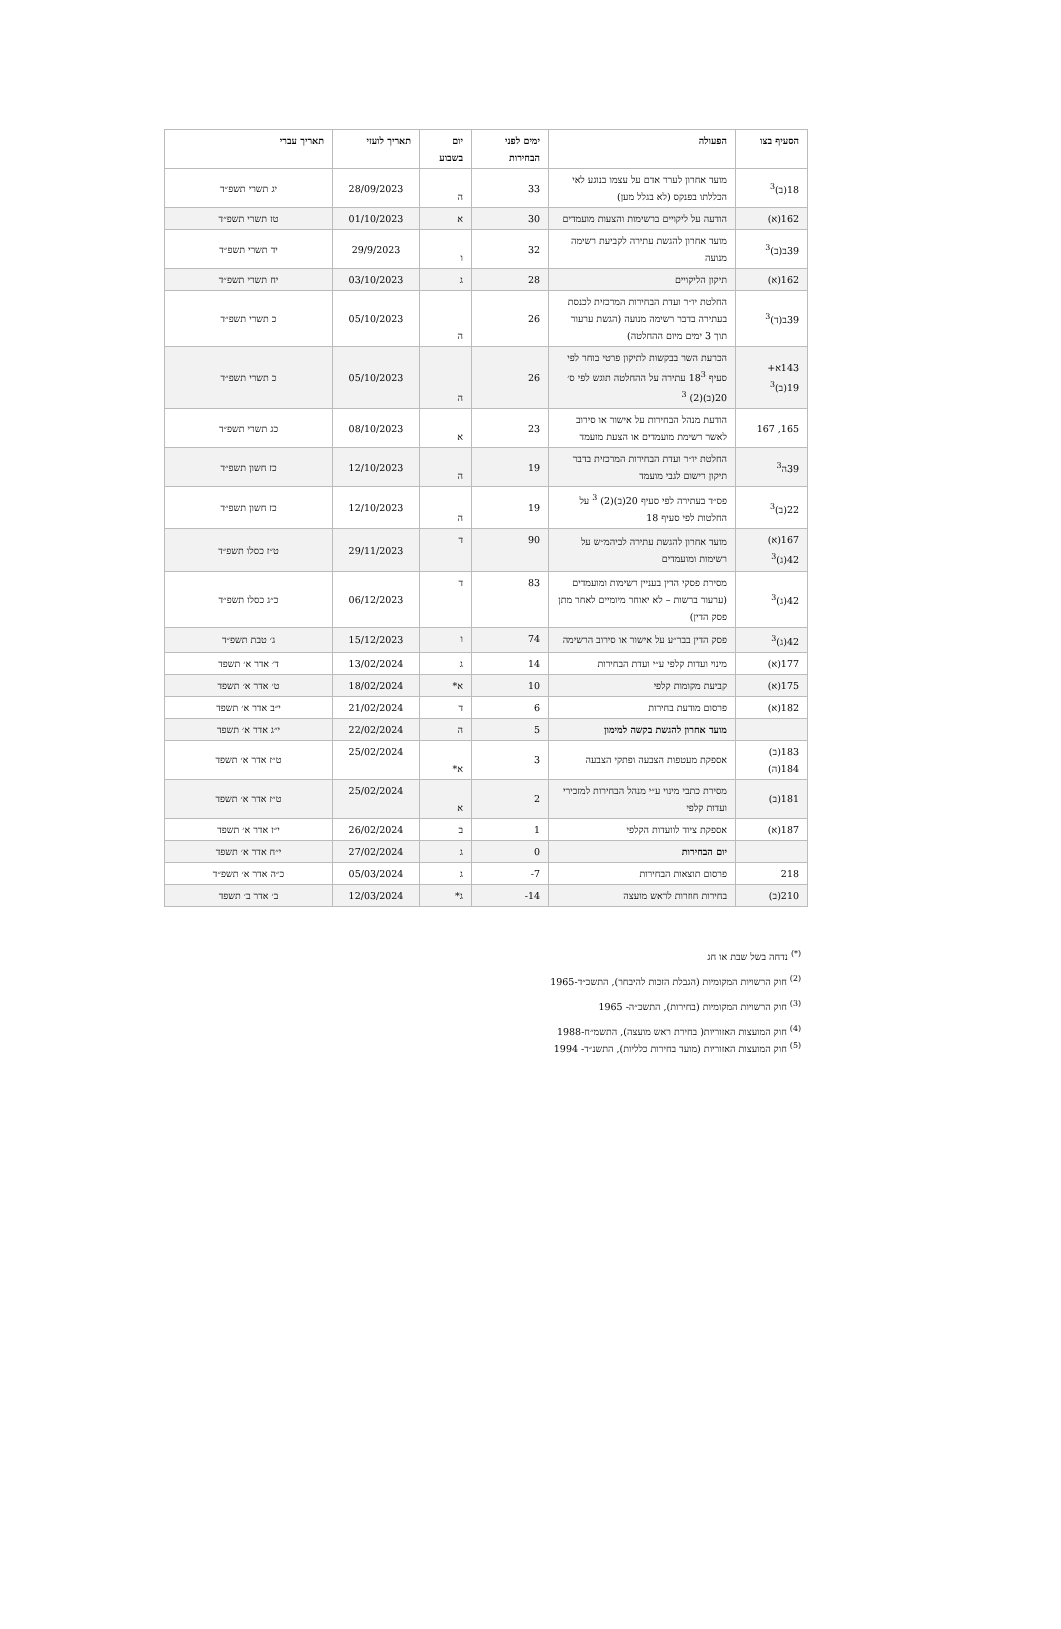| הסעיף בצו | הפעולה | ימים לפני הבחירות | יום בשבוע | תאריך לועזי | תאריך עברי |
| --- | --- | --- | --- | --- | --- |
| 18(ב)<sup>3</sup> | מועד אחרון לערר אדם על עצמו בנוגע לאי הכללתו בפנקס (לא בגלל מען) | 33 | ה | 28/09/2023 | יג תשרי תשפ״ד |
| 162(א) | הודעה על ליקויים ברשימות והצעות מועמדים | 30 | א | 01/10/2023 | טז תשרי תשפ״ד |
| 39ב(ב)<sup>3</sup> | מועד אחרון להגשת עתירה לקביעת רשימה מנועה | 32 | ו | 29/9/2023 | יד תשרי תשפ״ד |
| 162(א) | תיקון הליקויים | 28 | ג | 03/10/2023 | יח תשרי תשפ״ד |
| 39ב(ד)<sup>3</sup> | החלטת יו״ר ועדת הבחירות המרכזית לכנסת בעתירה בדבר רשימה מנועה (הגשת ערעור תוך 3 ימים מיום ההחלטה) | 26 | ה | 05/10/2023 | כ תשרי תשפ״ד |
| 143א+ 19(ב)<sup>3</sup> | הכרעת השר בבקשות לתיקון פרטי בוחר לפי סעיף 18<sup>3</sup> עתירה על ההחלטה תוגש לפי ס׳ 20(ב)(2) <sup>3</sup> | 26 | ה | 05/10/2023 | כ תשרי תשפ״ד |
| 165, 167 | הודעת מנהל הבחירות על אישור או סירוב לאשר רשימת מועמדים או הצעת מועמד | 23 | א | 08/10/2023 | כג תשרי תשפ״ד |
| 39ה<sup>3</sup> | החלטת יו״ר ועדת הבחירות המרכזית בדבר תיקון רישום לגבי מועמד | 19 | ה | 12/10/2023 | כז חשון תשפ״ד |
| 22(ב)<sup>3</sup> | פס״ד בעתירה לפי סעיף 20(ב)(2) <sup>3</sup> על החלטות לפי סעיף 18 | 19 | ה | 12/10/2023 | כז חשון תשפ״ד |
| 167(א) 42(ג)<sup>3</sup> | מועד אחרון להגשת עתירה לביהמ״ש על רשימות ומועמדים | 90 | ד | 29/11/2023 | ט״ז כסלו תשפ״ד |
| 42(ג)<sup>3</sup> | מסירת פסקי הדין בעניין רשימות ומועמדים (ערעור ברשות – לא יאוחר מיומיים לאחר מתן פסק הדין) | 83 | ד | 06/12/2023 | כ״ג כסלו תשפ״ד |
| 42(ג)<sup>3</sup> | פסק הדין בבר״ע על אישור או סירוב הרשימה | 74 | ו | 15/12/2023 | ג׳ טבת תשפ״ד |
| 177(א) | מינוי ועדות קלפי ע״י ועדת הבחירות | 14 | ג | 13/02/2024 | ד׳ אדר א׳ תשפד |
| 175(א) | קביעת מקומות קלפי | 10 | א* | 18/02/2024 | ט׳ אדר א׳ תשפד |
| 182(א) | פרסום מודעת בחירות | 6 | ד | 21/02/2024 | י״ב אדר א׳ תשפד |
| | מועד אחרון להגשת בקשה למימון | 5 | ה | 22/02/2024 | י״ג אדר א׳ תשפד |
| 183(ב) 184(ה) | אספקת מעטפות הצבעה ופתקי הצבעה | 3 | א* | 25/02/2024 | ט״ז אדר א׳ תשפד |
| 181(ב) | מסירת כתבי מינוי ע״י מנהל הבחירות למזכירי ועדות קלפי | 2 | א | 25/02/2024 | ט״ז אדר א׳ תשפד |
| 187(א) | אספקת ציוד לוועדות הקלפי | 1 | ב | 26/02/2024 | י״ז אדר א׳ תשפד |
| | יום הבחירות | 0 | ג | 27/02/2024 | י״ח אדר א׳ תשפד |
| 218 | פרסום תוצאות הבחירות | 7- | ג | 05/03/2024 | כ״ה אדר א׳ תשפ״ד |
| 210(ב) | בחירות חוזרות לראש מועצה | 14- | ג* | 12/03/2024 | ב׳ אדר ב׳ תשפד |
<sup>(*)</sup> נדחה בשל שבת או חג
<sup>(2)</sup> חוק הרשויות המקומיות (הגבלת הזכות להיבחר), התשכ״ד-1965
<sup>(3)</sup> חוק הרשויות המקומיות (בחירות), התשכ״ה- 1965
<sup>(4)</sup> חוק המועצות האזוריות( בחירת ראש מועצה), התשמ״ח-1988
<sup>(5)</sup> חוק המועצות האזוריות (מועד בחירות כלליות), התשנ״ד- 1994